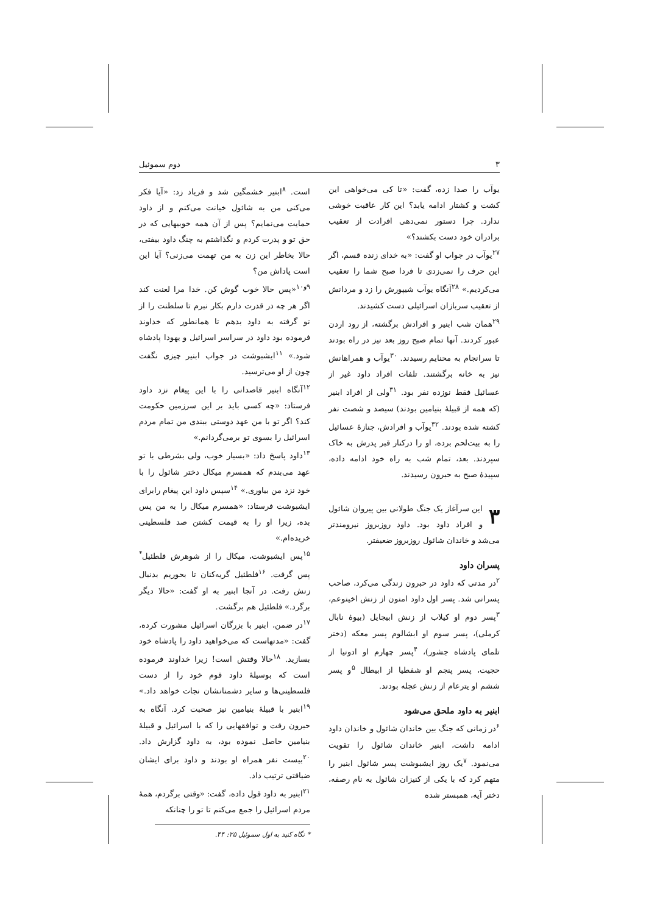۳ دوم سموئیل
یوآب را صدا زده، گفت: «تا کی می‌خواهی این کشت و کشتار ادامه یابد؟ این کار عاقبت خوشی ندارد. چرا دستور نمی‌دهی افرادت از تعقیب برادران خود دست بکشند؟»
<sup>۲۷</sup> یوآب در جواب او گفت: «به خدای زنده قسم، اگر این حرف را نمی‌زدی تا فردا صبح شما را تعقیب می‌کردیم.» <sup>۲۸</sup>آنگاه یوآب شیپورش را زد و مردانش از تعقیب سربازان اسرائیلی دست کشیدند.
<sup>۲۹</sup> همان شب ابنیر و افرادش برگشته، از رود اردن عبور کردند. آنها تمام صبح روز بعد نیز در راه بودند تا سرانجام به محنایم رسیدند. <sup>۳۰</sup>یوآب و همراهانش نیز به خانه برگشتند. تلفات افراد داود غیر از عسائیل فقط نوزده نفر بود. <sup>۳۱</sup>ولی از افراد ابنیر (که همه از قبیلهٔ بنیامین بودند) سیصد و شصت نفر کشته شده بودند. <sup>۳۲</sup>یوآب و افرادش، جنازهٔ عسائیل را به بیت‌لحم برده، او را درکنار قبر پدرش به خاک سپردند. بعد، تمام شب به راه خود ادامه داده، سپیدهٔ صبح به حبرون رسیدند.
۳ این سرآغاز یک جنگ طولانی بین پیروان شائول و افراد داود بود. داود روزبروز نیرومندتر می‌شد و خاندان شائول روزبروز ضعیفتر.
پسران داود
<sup>۲</sup> در مدتی که داود در حبرون زندگی می‌کرد، صاحب پسرانی شد. پسر اول داود امنون از زنش اخینوعم، <sup>۳</sup>پسر دوم او کیلاب از زنش ابیجایل (بیوهٔ نابال کرملی)، پسر سوم او ابشالوم پسر معکه (دختر تلمای پادشاه جشور)، <sup>۴</sup>پسر چهارم او ادونیا از حجیت، پسر پنجم او شفطیا از ابیطال <sup>۵</sup>و پسر ششم او یترعام از زنش عجله بودند.
ابنیر به داود ملحق می‌شود
<sup>۶</sup> در زمانی که جنگ بین خاندان شائول و خاندان داود ادامه داشت، ابنیر خاندان شائول را تقویت می‌نمود. <sup>۷</sup>یک روز ایشبوشت پسر شائول ابنیر را متهم کرد که با یکی از کنیزان شائول به نام رصفه، دختر آیه، همبستر شده
است. <sup>۸</sup>ابنیر خشمگین شد و فریاد زد: «آیا فکر می‌کنی من به شائول خیانت می‌کنم و از داود حمایت می‌نمایم؟ پس از آن همه خوبیهایی که در حق تو و پدرت کردم و نگذاشتم به چنگ داود بیفتی، حالا بخاطر این زن به من تهمت می‌زنی؟ آیا این است پاداش من؟
<sup>۹و۱۰</sup>«پس حالا خوب گوش کن. خدا مرا لعنت کند اگر هر چه در قدرت دارم بکار نبرم تا سلطنت را از تو گرفته به داود بدهم تا همانطور که خداوند فرموده بود داود در سراسر اسرائیل و یهودا پادشاه شود.» <sup>۱۱</sup>ایشبوشت در جواب ابنیر چیزی نگفت چون از او می‌ترسید.
<sup>۱۲</sup> آنگاه ابنیر قاصدانی را با این پیغام نزد داود فرستاد: «چه کسی باید بر این سرزمین حکومت کند؟ اگر تو با من عهد دوستی ببندی من تمام مردم اسرائیل را بسوی تو برمی‌گردانم.»
<sup>۱۳</sup> داود پاسخ داد: «بسیار خوب، ولی بشرطی با تو عهد می‌بندم که همسرم میکال دختر شائول را با خود نزد من بیاوری.» <sup>۱۴</sup>سپس داود این پیغام رابرای ایشبوشت فرستاد: «همسرم میکال را به من پس بده، زیرا او را به قیمت کشتن صد فلسطینی خریده‌ام.»
<sup>۱۵</sup> پس ایشبوشت، میکال را از شوهرش فلطئیل<sup>*</sup> پس گرفت. <sup>۱۶</sup>فلطئیل گریه‌کنان تا بحوریم بدنبال زنش رفت. در آنجا ابنیر به او گفت: «حالا دیگر برگرد.» فلطئیل هم برگشت.
<sup>۱۷</sup> در ضمن، ابنیر با بزرگان اسرائیل مشورت کرده، گفت: «مدتهاست که می‌خواهید داود را پادشاه خود بسازید. <sup>۱۸</sup>حالا وقتش است! زیرا خداوند فرموده است که بوسیلهٔ داود قوم خود را از دست فلسطینی‌ها و سایر دشمنانشان نجات خواهد داد.» <sup>۱۹</sup>ابنیر با قبیلهٔ بنیامین نیز صحبت کرد. آنگاه به حبرون رفت و توافقهایی را که با اسرائیل و قبیلهٔ بنیامین حاصل نموده بود، به داود گزارش داد. <sup>۲۰</sup>بیست نفر همراه او بودند و داود برای ایشان ضیافتی ترتیب داد.
<sup>۲۱</sup> ابنیر به داود قول داده، گفت: «وقتی برگردم، همهٔ مردم اسرائیل را جمع می‌کنم تا تو را چنانکه
* نگاه کنید به اول سموئیل ۲۵: ۴۴.